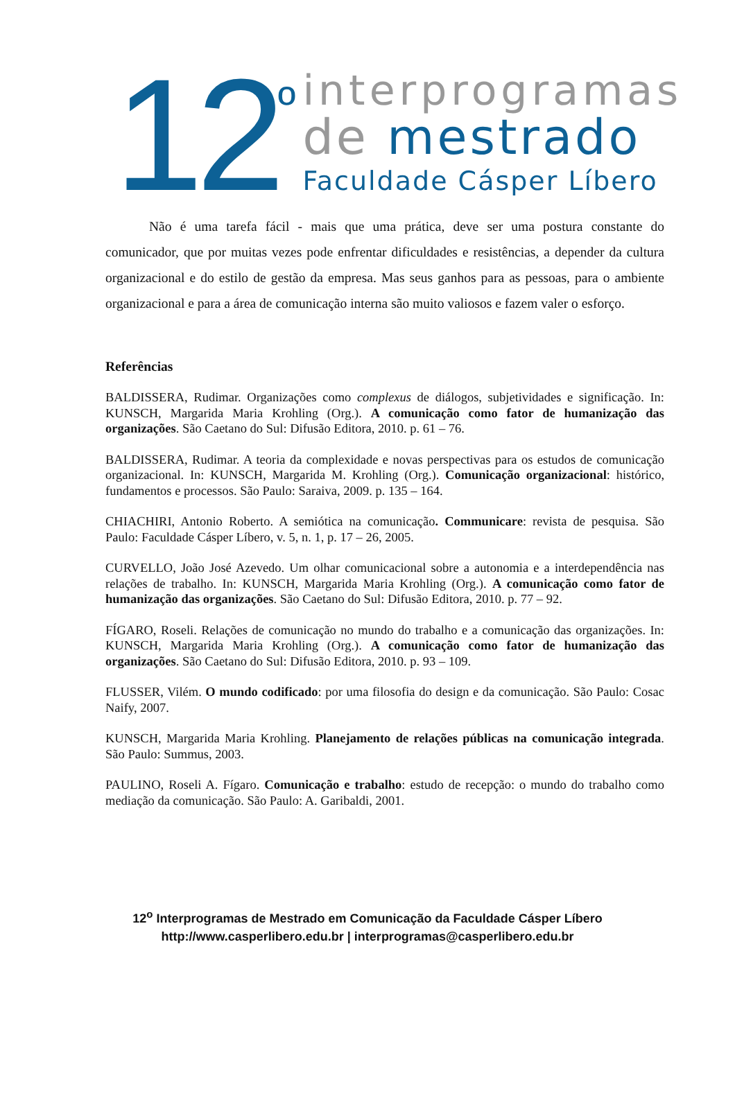12<sup>º</sup>
interprogramas
de mestrado
Faculdade Cásper Líbero
Não é uma tarefa fácil - mais que uma prática, deve ser uma postura constante do comunicador, que por muitas vezes pode enfrentar dificuldades e resistências, a depender da cultura organizacional e do estilo de gestão da empresa. Mas seus ganhos para as pessoas, para o ambiente organizacional e para a área de comunicação interna são muito valiosos e fazem valer o esforço.
Referências
BALDISSERA, Rudimar. Organizações como complexus de diálogos, subjetividades e significação. In: KUNSCH, Margarida Maria Krohling (Org.). A comunicação como fator de humanização das organizações. São Caetano do Sul: Difusão Editora, 2010. p. 61 – 76.
BALDISSERA, Rudimar. A teoria da complexidade e novas perspectivas para os estudos de comunicação organizacional. In: KUNSCH, Margarida M. Krohling (Org.). Comunicação organizacional: histórico, fundamentos e processos. São Paulo: Saraiva, 2009. p. 135 – 164.
CHIACHIRI, Antonio Roberto. A semiótica na comunicação. Communicare: revista de pesquisa. São Paulo: Faculdade Cásper Líbero, v. 5, n. 1, p. 17 – 26, 2005.
CURVELLO, João José Azevedo. Um olhar comunicacional sobre a autonomia e a interdependência nas relações de trabalho. In: KUNSCH, Margarida Maria Krohling (Org.). A comunicação como fator de humanização das organizações. São Caetano do Sul: Difusão Editora, 2010. p. 77 – 92.
FÍGARO, Roseli. Relações de comunicação no mundo do trabalho e a comunicação das organizações. In: KUNSCH, Margarida Maria Krohling (Org.). A comunicação como fator de humanização das organizações. São Caetano do Sul: Difusão Editora, 2010. p. 93 – 109.
FLUSSER, Vilém. O mundo codificado: por uma filosofia do design e da comunicação. São Paulo: Cosac Naify, 2007.
KUNSCH, Margarida Maria Krohling. Planejamento de relações públicas na comunicação integrada. São Paulo: Summus, 2003.
PAULINO, Roseli A. Fígaro. Comunicação e trabalho: estudo de recepção: o mundo do trabalho como mediação da comunicação. São Paulo: A. Garibaldi, 2001.
12<sup>o</sup> Interprogramas de Mestrado em Comunicação da Faculdade Cásper Líbero
http://www.casperlibero.edu.br | interprogramas@casperlibero.edu.br